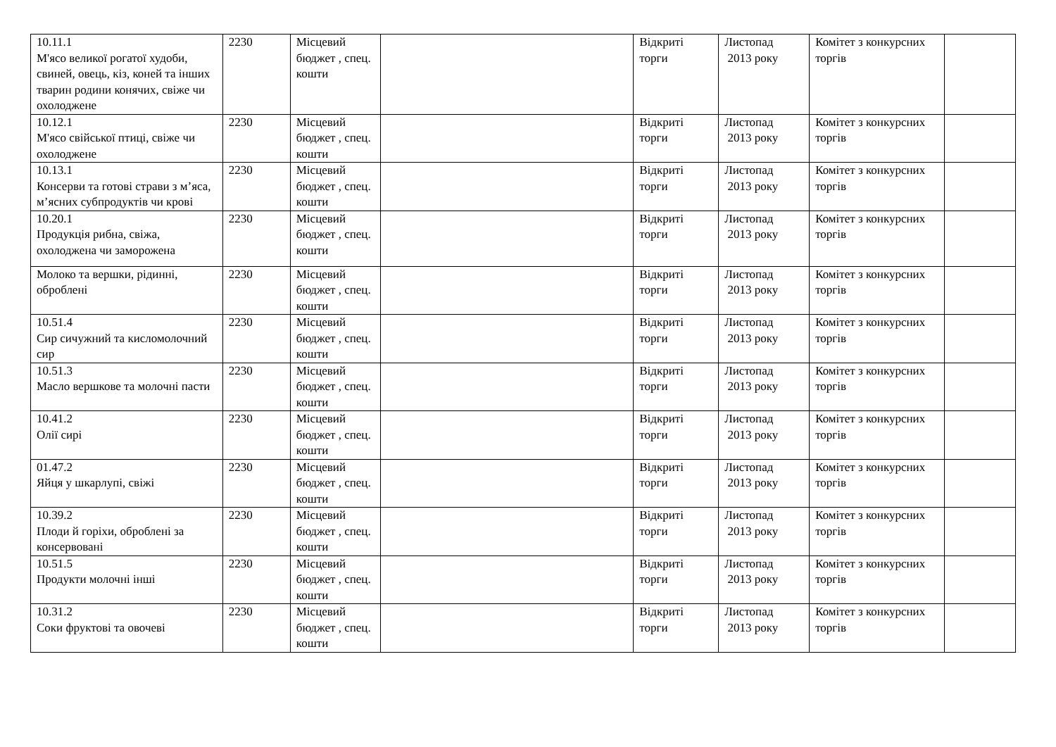| 10.11.1 М'ясо великої рогатої худоби, свиней, овець, кіз, коней та інших тварин родини конячих, свіже чи охолоджене | 2230 | Місцевий бюджет , спец. кошти | | Відкриті торги | Листопад 2013 року | Комітет з конкурсних торгів | |
| 10.12.1 М'ясо свійської птиці, свіже чи охолоджене | 2230 | Місцевий бюджет , спец. кошти | | Відкриті торги | Листопад 2013 року | Комітет з конкурсних торгів | |
| 10.13.1 Консерви та готові страви з м’яса, м’ясних субпродуктів чи крові | 2230 | Місцевий бюджет , спец. кошти | | Відкриті торги | Листопад 2013 року | Комітет з конкурсних торгів | |
| 10.20.1 Продукція рибна, свіжа, охолоджена чи заморожена | 2230 | Місцевий бюджет , спец. кошти | | Відкриті торги | Листопад 2013 року | Комітет з конкурсних торгів | |
| Молоко та вершки, рідинні, оброблені | 2230 | Місцевий бюджет , спец. кошти | | Відкриті торги | Листопад 2013 року | Комітет з конкурсних торгів | |
| 10.51.4 Сир сичужний та кисломолочний сир | 2230 | Місцевий бюджет , спец. кошти | | Відкриті торги | Листопад 2013 року | Комітет з конкурсних торгів | |
| 10.51.3 Масло вершкове та молочні пасти | 2230 | Місцевий бюджет , спец. кошти | | Відкриті торги | Листопад 2013 року | Комітет з конкурсних торгів | |
| 10.41.2 Олії сирі | 2230 | Місцевий бюджет , спец. кошти | | Відкриті торги | Листопад 2013 року | Комітет з конкурсних торгів | |
| 01.47.2 Яйця у шкарлупі, свіжі | 2230 | Місцевий бюджет , спец. кошти | | Відкриті торги | Листопад 2013 року | Комітет з конкурсних торгів | |
| 10.39.2 Плоди й горіхи, оброблені за консервовані | 2230 | Місцевий бюджет , спец. кошти | | Відкриті торги | Листопад 2013 року | Комітет з конкурсних торгів | |
| 10.51.5 Продукти молочні інші | 2230 | Місцевий бюджет , спец. кошти | | Відкриті торги | Листопад 2013 року | Комітет з конкурсних торгів | |
| 10.31.2 Соки фруктові та овочеві | 2230 | Місцевий бюджет , спец. кошти | | Відкриті торги | Листопад 2013 року | Комітет з конкурсних торгів | |